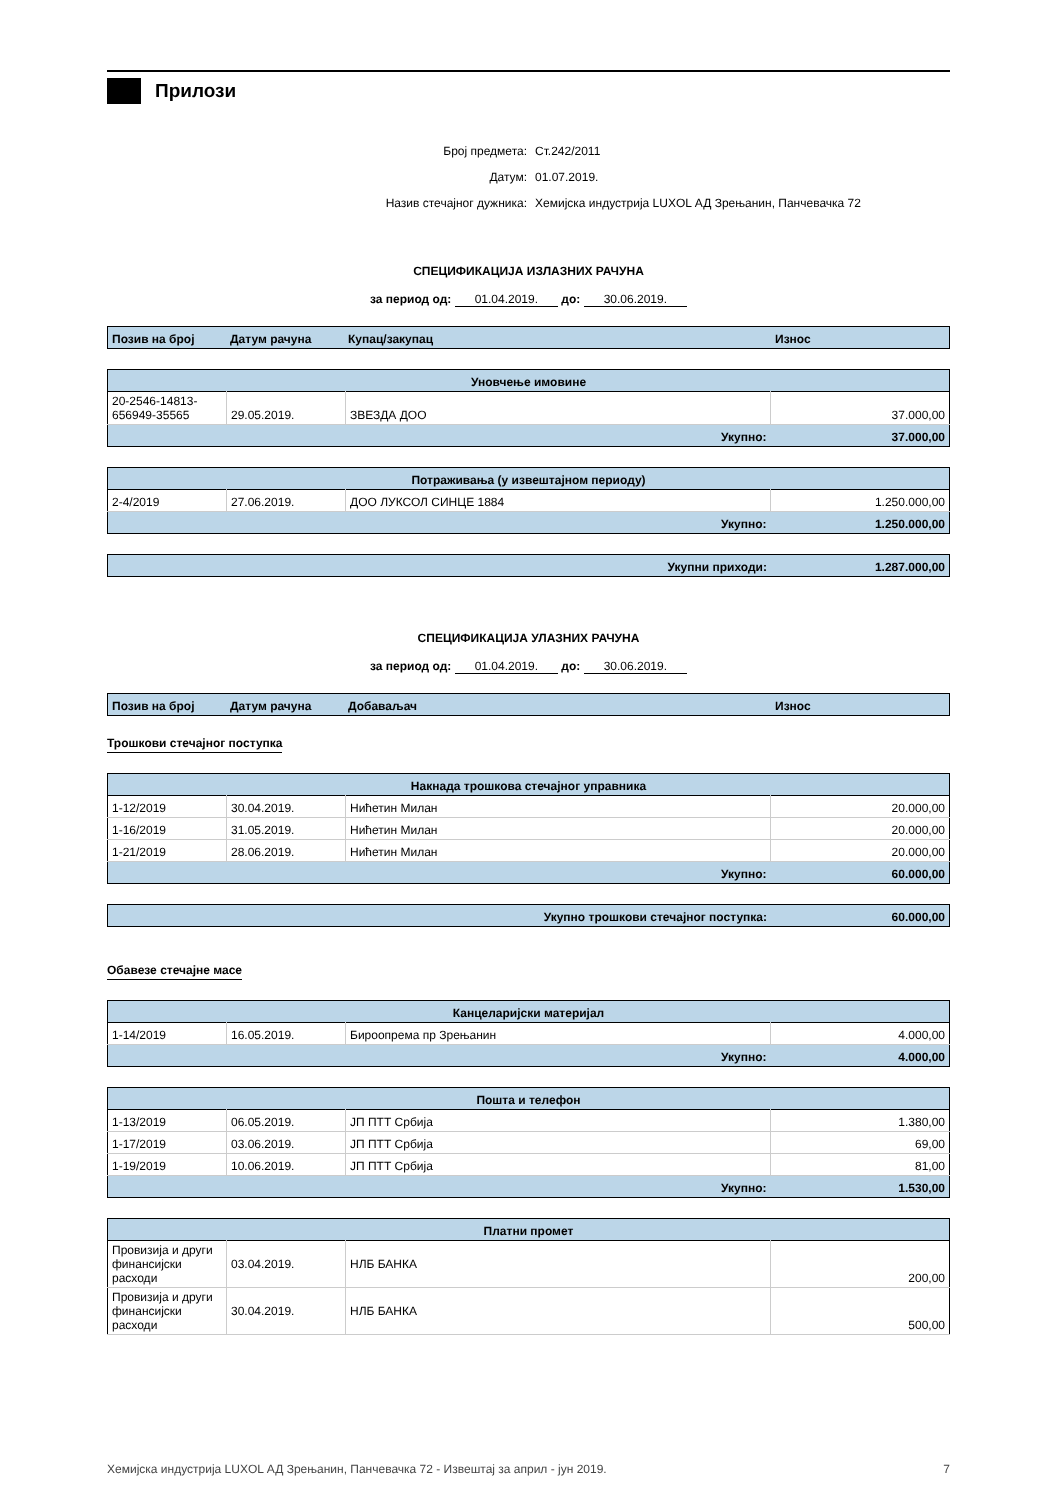Прилози
Број предмета: Ст.242/2011
Датум: 01.07.2019.
Назив стечајног дужника: Хемијска индустрија LUXOL АД Зрењанин, Панчевачка 72
СПЕЦИФИКАЦИЈА ИЗЛАЗНИХ РАЧУНА
за период од: 01.04.2019. до: 30.06.2019.
| Позив на број | Датум рачуна | Купац/закупац | Износ |
| --- | --- | --- | --- |
| Уновчење имовине | | | |
| --- | --- | --- | --- |
| 20-2546-14813-656949-35565 | 29.05.2019. | ЗВЕЗДА ДОО | 37.000,00 |
| Укупно: | | | 37.000,00 |
| Потраживања (у извештајном периоду) | | | |
| --- | --- | --- | --- |
| 2-4/2019 | 27.06.2019. | ДОО ЛУКСОЛ СИНЦЕ 1884 | 1.250.000,00 |
| Укупно: | | | 1.250.000,00 |
| Укупни приходи: | 1.287.000,00 |
СПЕЦИФИКАЦИЈА УЛАЗНИХ РАЧУНА
за период од: 01.04.2019. до: 30.06.2019.
| Позив на број | Датум рачуна | Добаваљач | Износ |
| --- | --- | --- | --- |
Трошкови стечајног поступка
| Накнада трошкова стечајног управника | | | |
| --- | --- | --- | --- |
| 1-12/2019 | 30.04.2019. | Нићетин Милан | 20.000,00 |
| 1-16/2019 | 31.05.2019. | Нићетин Милан | 20.000,00 |
| 1-21/2019 | 28.06.2019. | Нићетин Милан | 20.000,00 |
| Укупно: | | | 60.000,00 |
| Укупно трошкови стечајног поступка: | 60.000,00 |
Обавезе стечајне масе
| Канцеларијски материјал | | | |
| --- | --- | --- | --- |
| 1-14/2019 | 16.05.2019. | Бироопрема пр Зрењанин | 4.000,00 |
| Укупно: | | | 4.000,00 |
| Пошта и телефон | | | |
| --- | --- | --- | --- |
| 1-13/2019 | 06.05.2019. | ЈП ПТТ Србија | 1.380,00 |
| 1-17/2019 | 03.06.2019. | ЈП ПТТ Србија | 69,00 |
| 1-19/2019 | 10.06.2019. | ЈП ПТТ Србија | 81,00 |
| Укупно: | | | 1.530,00 |
| Платни промет | | | |
| --- | --- | --- | --- |
| Провизија и други финансијски расходи | 03.04.2019. | НЛБ БАНКА | 200,00 |
| Провизија и други финансијски расходи | 30.04.2019. | НЛБ БАНКА | 500,00 |
Хемијска индустрија LUXOL АД Зрењанин, Панчевачка 72 - Извештај за април - јун 2019. 7